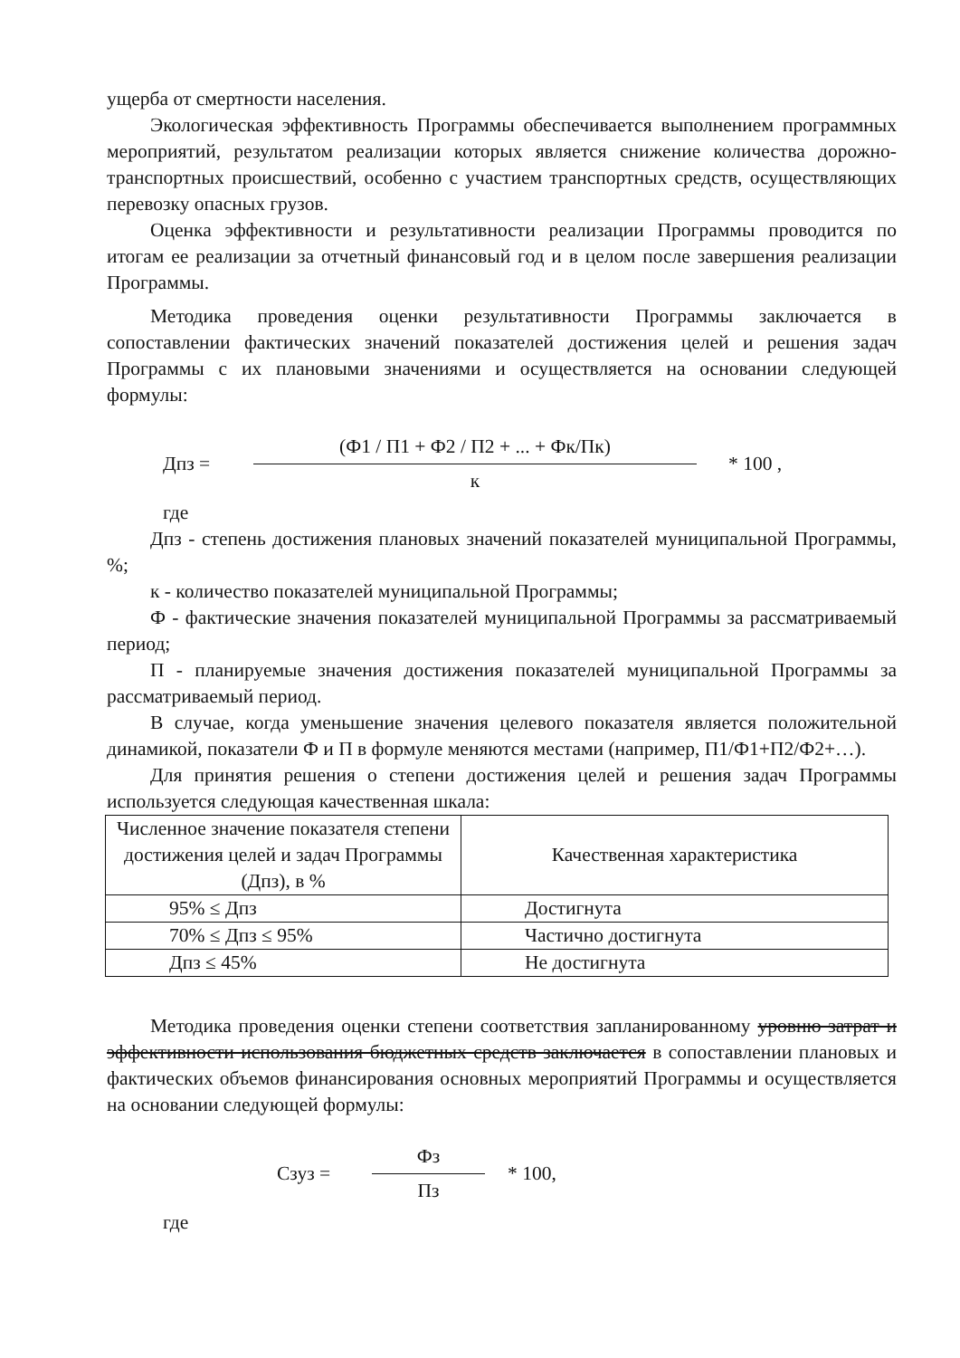ущерба от смертности населения.
Экологическая эффективность Программы обеспечивается выполнением программных мероприятий, результатом реализации которых является снижение количества дорожно-транспортных происшествий, особенно с участием транспортных средств, осуществляющих перевозку опасных грузов.
Оценка эффективности и результативности реализации Программы проводится по итогам ее реализации за отчетный финансовый год и в целом после завершения реализации Программы.
Методика проведения оценки результативности Программы заключается в сопоставлении фактических значений показателей достижения целей и решения задач Программы с их плановыми значениями и осуществляется на основании следующей формулы:
Дпз = (Ф1 / П1 + Ф2 / П2 + ... + Фк/Пк) к * 100 ,
где
Дпз - степень достижения плановых значений показателей муниципальной Программы, %;
к - количество показателей муниципальной Программы;
Ф - фактические значения показателей муниципальной Программы за рассматриваемый период;
П - планируемые значения достижения показателей муниципальной Программы за рассматриваемый период.
В случае, когда уменьшение значения целевого показателя является положительной динамикой, показатели Ф и П в формуле меняются местами (например, П1/Ф1+П2/Ф2+…).
Для принятия решения о степени достижения целей и решения задач Программы используется следующая качественная шкала:
| Численное значение показателя степени достижения целей и задач Программы (Дпз), в % | Качественная характеристика |
| 95% ≤ Дпз | Достигнута |
| 70% ≤ Дпз ≤ 95% | Частично достигнута |
| Дпз ≤ 45% | Не достигнута |
Методика проведения оценки степени соответствия запланированному уровню затрат и эффективности использования бюджетных средств заключается в сопоставлении плановых и фактических объемов финансирования основных мероприятий Программы и осуществляется на основании следующей формулы:
Сзуз = Фз Пз * 100,
где